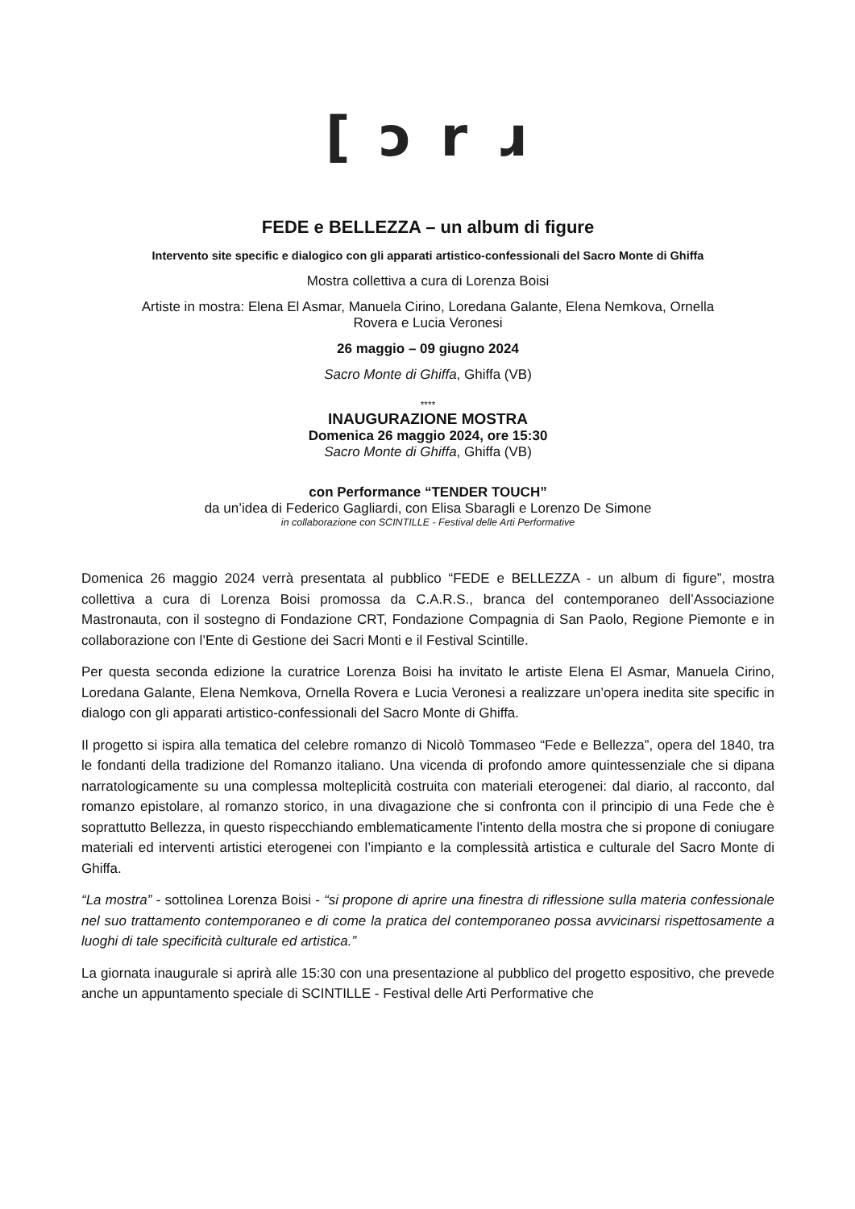[ ɔ r ɹ
FEDE e BELLEZZA – un album di figure
Intervento site specific e dialogico con gli apparati artistico-confessionali del Sacro Monte di Ghiffa
Mostra collettiva a cura di Lorenza Boisi
Artiste in mostra: Elena El Asmar, Manuela Cirino, Loredana Galante, Elena Nemkova, Ornella
Rovera e Lucia Veronesi
26 maggio – 09 giugno 2024
Sacro Monte di Ghiffa, Ghiffa (VB)
****
INAUGURAZIONE MOSTRA
Domenica 26 maggio 2024, ore 15:30
Sacro Monte di Ghiffa, Ghiffa (VB)
con Performance “TENDER TOUCH”
da un’idea di Federico Gagliardi, con Elisa Sbaragli e Lorenzo De Simone
in collaborazione con SCINTILLE - Festival delle Arti Performative
Domenica 26 maggio 2024 verrà presentata al pubblico “FEDE e BELLEZZA - un album di figure”, mostra collettiva a cura di Lorenza Boisi promossa da C.A.R.S., branca del contemporaneo dell’Associazione Mastronauta, con il sostegno di Fondazione CRT, Fondazione Compagnia di San Paolo, Regione Piemonte e in collaborazione con l’Ente di Gestione dei Sacri Monti e il Festival Scintille.
Per questa seconda edizione la curatrice Lorenza Boisi ha invitato le artiste Elena El Asmar, Manuela Cirino, Loredana Galante, Elena Nemkova, Ornella Rovera e Lucia Veronesi a realizzare un’opera inedita site specific in dialogo con gli apparati artistico-confessionali del Sacro Monte di Ghiffa.
Il progetto si ispira alla tematica del celebre romanzo di Nicolò Tommaseo “Fede e Bellezza”, opera del 1840, tra le fondanti della tradizione del Romanzo italiano. Una vicenda di profondo amore quintessenziale che si dipana narratologicamente su una complessa molteplicità costruita con materiali eterogenei: dal diario, al racconto, dal romanzo epistolare, al romanzo storico, in una divagazione che si confronta con il principio di una Fede che è soprattutto Bellezza, in questo rispecchiando emblematicamente l’intento della mostra che si propone di coniugare materiali ed interventi artistici eterogenei con l’impianto e la complessità artistica e culturale del Sacro Monte di Ghiffa.
“La mostra” - sottolinea Lorenza Boisi - “si propone di aprire una finestra di riflessione sulla materia confessionale nel suo trattamento contemporaneo e di come la pratica del contemporaneo possa avvicinarsi rispettosamente a luoghi di tale specificità culturale ed artistica.”
La giornata inaugurale si aprirà alle 15:30 con una presentazione al pubblico del progetto espositivo, che prevede anche un appuntamento speciale di SCINTILLE - Festival delle Arti Performative che